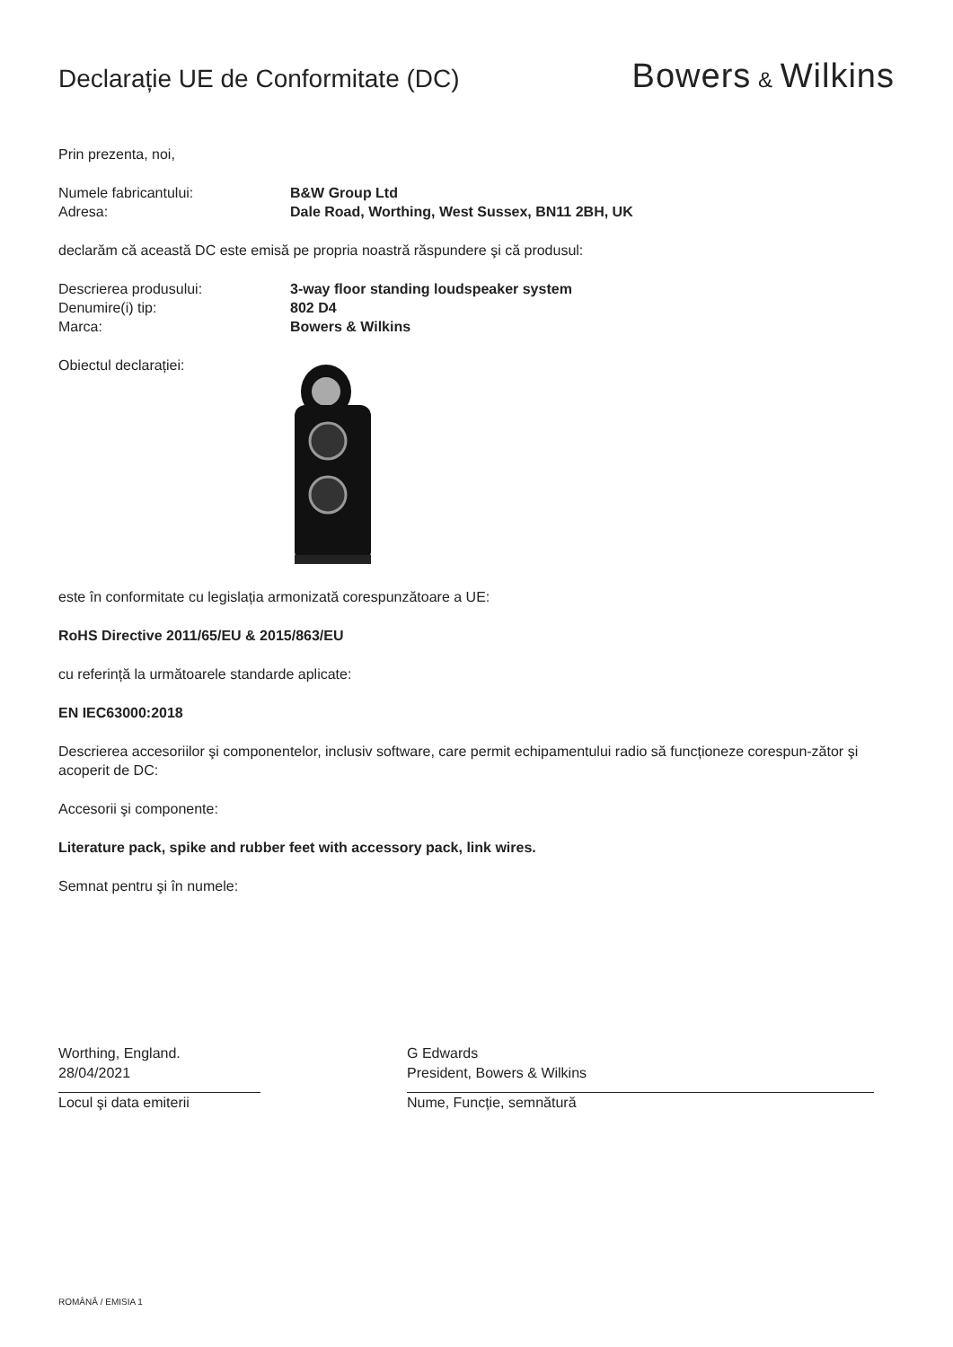Declarație UE de Conformitate (DC)
Bowers & Wilkins
Prin prezenta, noi,
Numele fabricantului: B&W Group Ltd
Adresa: Dale Road, Worthing, West Sussex, BN11 2BH, UK
declarăm că această DC este emisă pe propria noastră răspundere şi că produsul:
Descrierea produsului: 3-way floor standing loudspeaker system
Denumire(i) tip: 802 D4
Marca: Bowers & Wilkins
Obiectul declarației:
este în conformitate cu legislația armonizată corespunzătoare a UE:
RoHS Directive 2011/65/EU & 2015/863/EU
cu referință la următoarele standarde aplicate:
EN IEC63000:2018
Descrierea accesoriilor şi componentelor, inclusiv software, care permit echipamentului radio să funcționeze corespun-zător şi acoperit de DC:
Accesorii şi componente:
Literature pack, spike and rubber feet with accessory pack, link wires.
Semnat pentru şi în numele:
Worthing, England.
28/04/2021
Locul şi data emiterii
G Edwards
President, Bowers & Wilkins
Nume, Funcție, semnătură
ROMÂNĂ / EMISIA 1